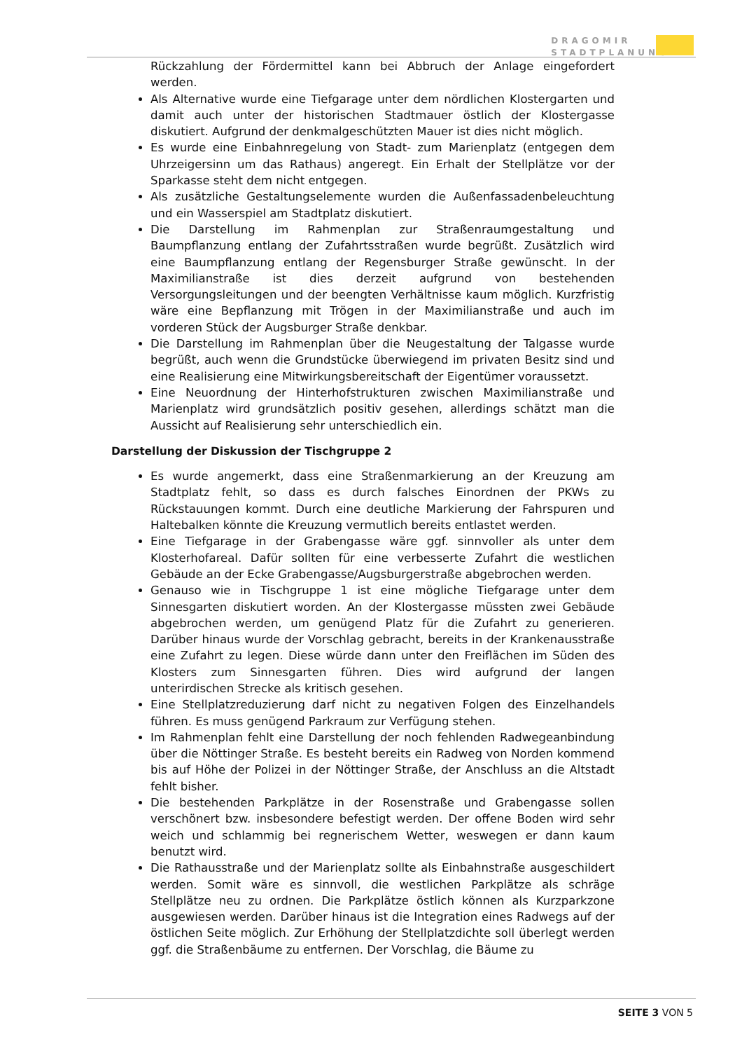DRAGOMIR
STADTPLANUNG
Rückzahlung der Fördermittel kann bei Abbruch der Anlage eingefordert werden.
Als Alternative wurde eine Tiefgarage unter dem nördlichen Klostergarten und damit auch unter der historischen Stadtmauer östlich der Klostergasse diskutiert. Aufgrund der denkmalgeschützten Mauer ist dies nicht möglich.
Es wurde eine Einbahnregelung von Stadt- zum Marienplatz (entgegen dem Uhrzeigersinn um das Rathaus) angeregt. Ein Erhalt der Stellplätze vor der Sparkasse steht dem nicht entgegen.
Als zusätzliche Gestaltungselemente wurden die Außenfassadenbeleuchtung und ein Wasserspiel am Stadtplatz diskutiert.
Die Darstellung im Rahmenplan zur Straßenraumgestaltung und Baumpflanzung entlang der Zufahrtsstraßen wurde begrüßt. Zusätzlich wird eine Baumpflanzung entlang der Regensburger Straße gewünscht. In der Maximilianstraße ist dies derzeit aufgrund von bestehenden Versorgungsleitungen und der beengten Verhältnisse kaum möglich. Kurzfristig wäre eine Bepflanzung mit Trögen in der Maximilianstraße und auch im vorderen Stück der Augsburger Straße denkbar.
Die Darstellung im Rahmenplan über die Neugestaltung der Talgasse wurde begrüßt, auch wenn die Grundstücke überwiegend im privaten Besitz sind und eine Realisierung eine Mitwirkungsbereitschaft der Eigentümer voraussetzt.
Eine Neuordnung der Hinterhofstrukturen zwischen Maximilianstraße und Marienplatz wird grundsätzlich positiv gesehen, allerdings schätzt man die Aussicht auf Realisierung sehr unterschiedlich ein.
Darstellung der Diskussion der Tischgruppe 2
Es wurde angemerkt, dass eine Straßenmarkierung an der Kreuzung am Stadtplatz fehlt, so dass es durch falsches Einordnen der PKWs zu Rückstauungen kommt. Durch eine deutliche Markierung der Fahrspuren und Haltebalken könnte die Kreuzung vermutlich bereits entlastet werden.
Eine Tiefgarage in der Grabengasse wäre ggf. sinnvoller als unter dem Klosterhofareal. Dafür sollten für eine verbesserte Zufahrt die westlichen Gebäude an der Ecke Grabengasse/Augsburgerstraße abgebrochen werden.
Genauso wie in Tischgruppe 1 ist eine mögliche Tiefgarage unter dem Sinnesgarten diskutiert worden. An der Klostergasse müssten zwei Gebäude abgebrochen werden, um genügend Platz für die Zufahrt zu generieren. Darüber hinaus wurde der Vorschlag gebracht, bereits in der Krankenausstraße eine Zufahrt zu legen. Diese würde dann unter den Freiflächen im Süden des Klosters zum Sinnesgarten führen. Dies wird aufgrund der langen unterirdischen Strecke als kritisch gesehen.
Eine Stellplatzreduzierung darf nicht zu negativen Folgen des Einzelhandels führen. Es muss genügend Parkraum zur Verfügung stehen.
Im Rahmenplan fehlt eine Darstellung der noch fehlenden Radwegeanbindung über die Nöttinger Straße. Es besteht bereits ein Radweg von Norden kommend bis auf Höhe der Polizei in der Nöttinger Straße, der Anschluss an die Altstadt fehlt bisher.
Die bestehenden Parkplätze in der Rosenstraße und Grabengasse sollen verschönert bzw. insbesondere befestigt werden. Der offene Boden wird sehr weich und schlammig bei regnerischem Wetter, weswegen er dann kaum benutzt wird.
Die Rathausstraße und der Marienplatz sollte als Einbahnstraße ausgeschildert werden. Somit wäre es sinnvoll, die westlichen Parkplätze als schräge Stellplätze neu zu ordnen. Die Parkplätze östlich können als Kurzparkzone ausgewiesen werden. Darüber hinaus ist die Integration eines Radwegs auf der östlichen Seite möglich. Zur Erhöhung der Stellplatzdichte soll überlegt werden ggf. die Straßenbäume zu entfernen. Der Vorschlag, die Bäume zu
SEITE 3 VON 5